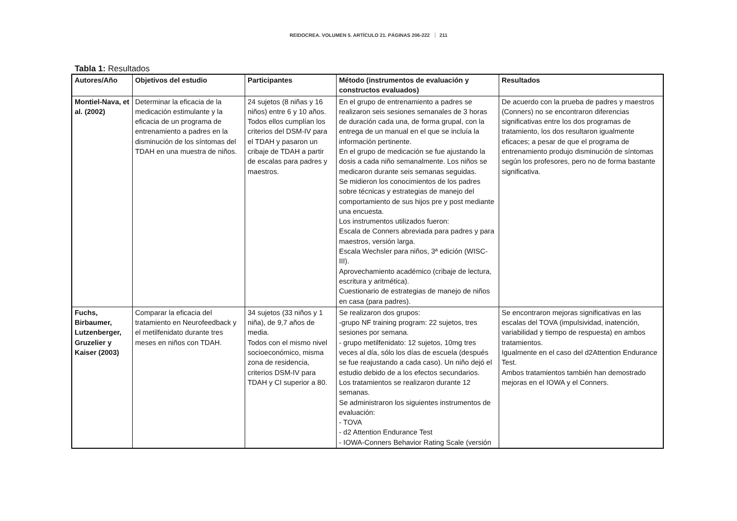REIDOCREA. VOLUMEN 5. ARTÍCULO 21. PÁGINAS 206-222 211
Tabla 1: Resultados
| Autores/Año | Objetivos del estudio | Participantes | Método (instrumentos de evaluación y constructos evaluados) | Resultados |
| --- | --- | --- | --- | --- |
| Montiel-Nava, et al. (2002) | Determinar la eficacia de la medicación estimulante y la eficacia de un programa de entrenamiento a padres en la disminución de los síntomas del TDAH en una muestra de niños. | 24 sujetos (8 niñas y 16 niños) entre 6 y 10 años. Todos ellos cumplían los criterios del DSM-IV para el TDAH y pasaron un cribaje de TDAH a partir de escalas para padres y maestros. | En el grupo de entrenamiento a padres se realizaron seis sesiones semanales de 3 horas de duración cada una, de forma grupal, con la entrega de un manual en el que se incluía la información pertinente. En el grupo de medicación se fue ajustando la dosis a cada niño semanalmente. Los niños se medicaron durante seis semanas seguidas. Se midieron los conocimientos de los padres sobre técnicas y estrategias de manejo del comportamiento de sus hijos pre y post mediante una encuesta. Los instrumentos utilizados fueron: Escala de Conners abreviada para padres y para maestros, versión larga. Escala Wechsler para niños, 3ª edición (WISC-III). Aprovechamiento académico (cribaje de lectura, escritura y aritmética). Cuestionario de estrategias de manejo de niños en casa (para padres). | De acuerdo con la prueba de padres y maestros (Conners) no se encontraron diferencias significativas entre los dos programas de tratamiento, los dos resultaron igualmente eficaces; a pesar de que el programa de entrenamiento produjo disminución de síntomas según los profesores, pero no de forma bastante significativa. |
| Fuchs, Birbaumer, Lutzenberger, Gruzelier y Kaiser (2003) | Comparar la eficacia del tratamiento en Neurofeedback y el metilfenidato durante tres meses en niños con TDAH. | 34 sujetos (33 niños y 1 niña), de 9,7 años de media. Todos con el mismo nivel socioeconómico, misma zona de residencia, criterios DSM-IV para TDAH y CI superior a 80. | Se realizaron dos grupos: -grupo NF training program: 22 sujetos, tres sesiones por semana. - grupo metilfenidato: 12 sujetos, 10mg tres veces al día, sólo los días de escuela (después se fue reajustando a cada caso). Un niño dejó el estudio debido de a los efectos secundarios. Los tratamientos se realizaron durante 12 semanas. Se administraron los siguientes instrumentos de evaluación: - TOVA - d2 Attention Endurance Test - IOWA-Conners Behavior Rating Scale (versión | Se encontraron mejoras significativas en las escalas del TOVA (impulsividad, inatención, variabilidad y tiempo de respuesta) en ambos tratamientos. Igualmente en el caso del d2Attention Endurance Test. Ambos tratamientos también han demostrado mejoras en el IOWA y el Conners. |